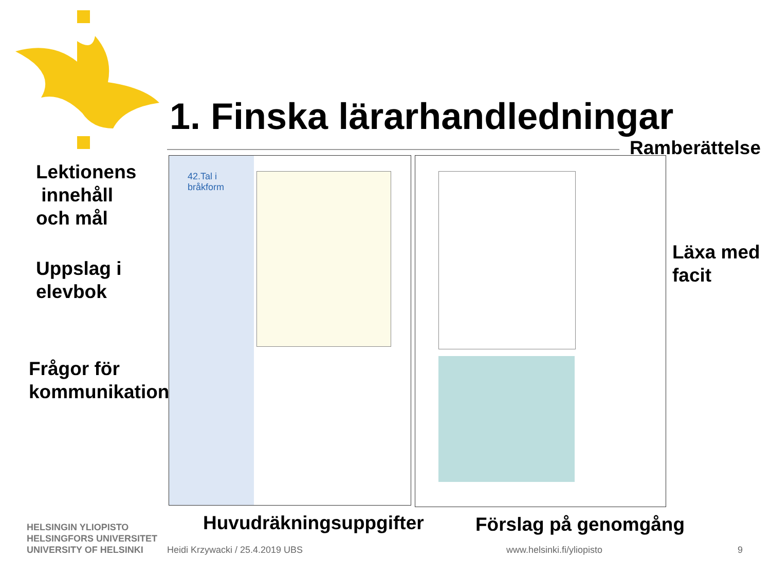1. Finska lärarhandledningar
Ramberättelse
Lektionens
innehåll
och mål
Uppslag i
elevbok
Läxa med
facit
Frågor för
kommunikation
42.Tal i
bråkform
Huvudräkningsuppgifter Förslag på genomgång
HELSINGIN YLIOPISTO
HELSINGFORS UNIVERSITET
UNIVERSITY OF HELSINKI
Heidi Krzywacki / 25.4.2019 UBS
www.helsinki.fi/yliopisto 9